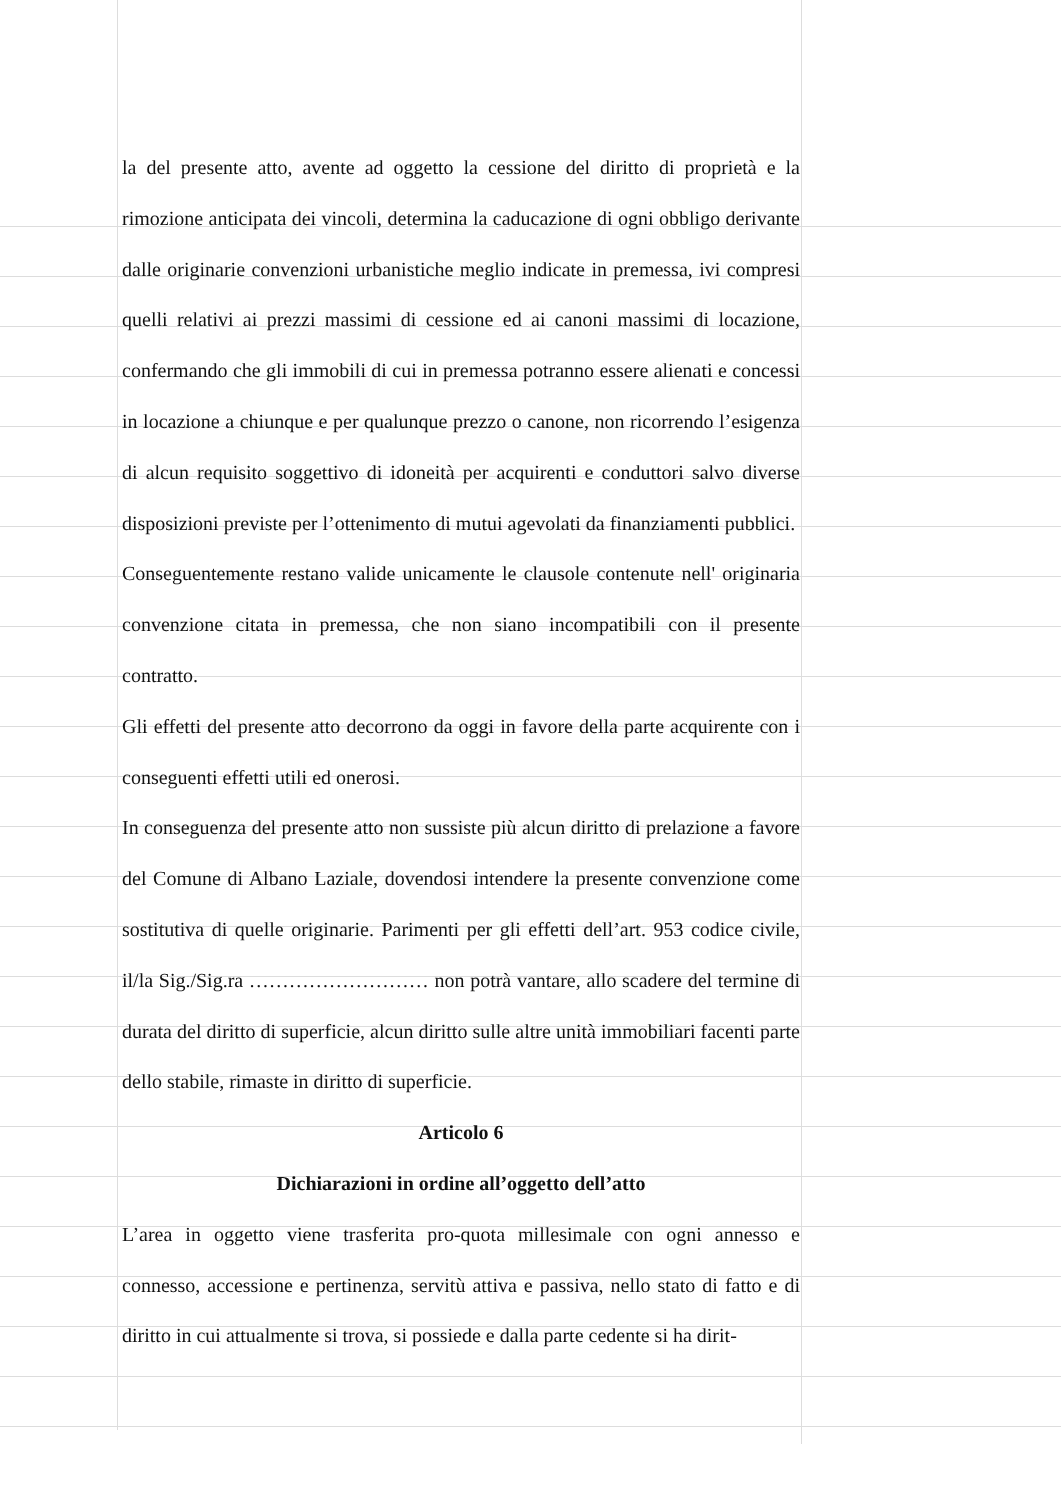la del presente atto, avente ad oggetto la cessione del diritto di proprietà e la rimozione anticipata dei vincoli, determina la caducazione di ogni obbligo derivante dalle originarie convenzioni urbanistiche meglio indicate in premessa, ivi compresi quelli relativi ai prezzi massimi di cessione ed ai canoni massimi di locazione, confermando che gli immobili di cui in premessa potranno essere alienati e concessi in locazione a chiunque e per qualunque prezzo o canone, non ricorrendo l’esigenza di alcun requisito soggettivo di idoneità per acquirenti e conduttori salvo diverse disposizioni previste per l’ottenimento di mutui agevolati da finanziamenti pubblici.
Conseguentemente restano valide unicamente le clausole contenute nell' originaria convenzione citata in premessa, che non siano incompatibili con il presente contratto.
Gli effetti del presente atto decorrono da oggi in favore della parte acquirente con i conseguenti effetti utili ed onerosi.
In conseguenza del presente atto non sussiste più alcun diritto di prelazione a favore del Comune di Albano Laziale, dovendosi intendere la presente convenzione come sostitutiva di quelle originarie. Parimenti per gli effetti dell’art. 953 codice civile, il/la Sig./Sig.ra ……………………… non potrà vantare, allo scadere del termine di durata del diritto di superficie, alcun diritto sulle altre unità immobiliari facenti parte dello stabile, rimaste in diritto di superficie.
Articolo 6
Dichiarazioni in ordine all’oggetto dell’atto
L’area in oggetto viene trasferita pro-quota millesimale con ogni annesso e connesso, accessione e pertinenza, servitù attiva e passiva, nello stato di fatto e di diritto in cui attualmente si trova, si possiede e dalla parte cedente si ha dirit-